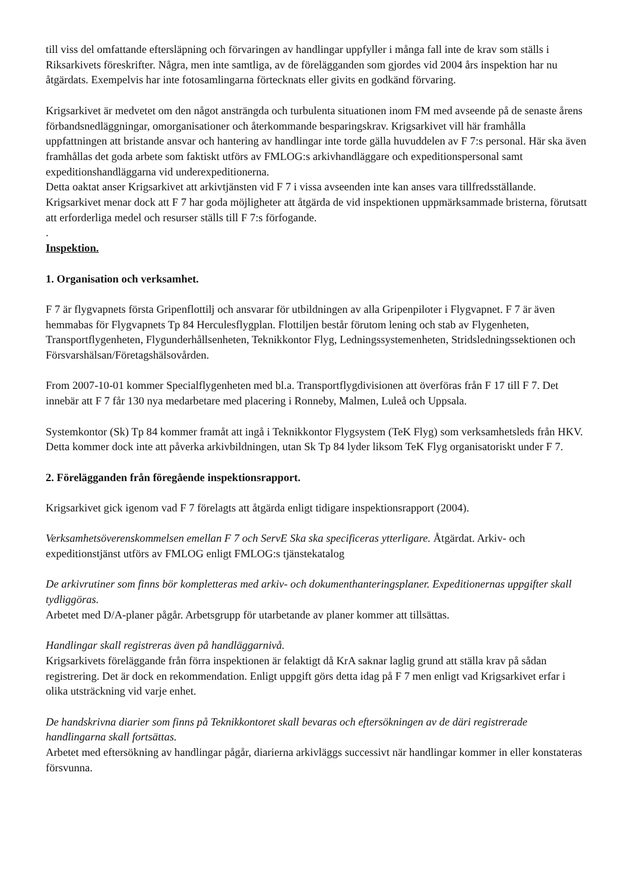till viss del omfattande eftersläpning och förvaringen av handlingar uppfyller i många fall inte de krav som ställs i Riksarkivets föreskrifter. Några, men inte samtliga, av de förelägganden som gjordes vid 2004 års inspektion har nu åtgärdats. Exempelvis har inte fotosamlingarna förtecknats eller givits en godkänd förvaring.
Krigsarkivet är medvetet om den något ansträngda och turbulenta situationen inom FM med avseende på de senaste årens förbandsnedläggningar, omorganisationer och återkommande besparingskrav. Krigsarkivet vill här framhålla uppfattningen att bristande ansvar och hantering av handlingar inte torde gälla huvuddelen av F 7:s personal. Här ska även framhållas det goda arbete som faktiskt utförs av FMLOG:s arkivhandläggare och expeditionspersonal samt expeditionshandläggarna vid underexpeditionerna.
Detta oaktat anser Krigsarkivet att arkivtjänsten vid F 7 i vissa avseenden inte kan anses vara tillfredsställande. Krigsarkivet menar dock att F 7 har goda möjligheter att åtgärda de vid inspektionen uppmärksammade bristerna, förutsatt att erforderliga medel och resurser ställs till F 7:s förfogande.
.
Inspektion.
1. Organisation och verksamhet.
F 7 är flygvapnets första Gripenflottilj och ansvarar för utbildningen av alla Gripenpiloter i Flygvapnet. F 7 är även hemmabas för Flygvapnets Tp 84 Herculesflygplan. Flottiljen består förutom lening och stab av Flygenheten, Transportflygenheten, Flygunderhållsenheten, Teknikkontor Flyg, Ledningssystemenheten, Stridsledningssektionen och Försvarshälsan/Företagshälsovården.
From 2007-10-01 kommer Specialflygenheten med bl.a. Transportflygdivisionen att överföras från F 17 till F 7. Det innebär att F 7 får 130 nya medarbetare med placering i Ronneby, Malmen, Luleå och Uppsala.
Systemkontor (Sk) Tp 84 kommer framåt att ingå i Teknikkontor Flygsystem (TeK Flyg) som verksamhetsleds från HKV. Detta kommer dock inte att påverka arkivbildningen, utan Sk Tp 84 lyder liksom TeK Flyg organisatoriskt under F 7.
2. Förelägganden från föregående inspektionsrapport.
Krigsarkivet gick igenom vad F 7 förelagts att åtgärda enligt tidigare inspektionsrapport (2004).
Verksamhetsöverenskommelsen emellan F 7 och ServE Ska ska specificeras ytterligare. Åtgärdat. Arkiv- och expeditionstjänst utförs av FMLOG enligt FMLOG:s tjänstekatalog
De arkivrutiner som finns bör kompletteras med arkiv- och dokumenthanteringsplaner. Expeditionernas uppgifter skall tydliggöras.
Arbetet med D/A-planer pågår. Arbetsgrupp för utarbetande av planer kommer att tillsättas.
Handlingar skall registreras även på handläggarnivå.
Krigsarkivets föreläggande från förra inspektionen är felaktigt då KrA saknar laglig grund att ställa krav på sådan registrering. Det är dock en rekommendation. Enligt uppgift görs detta idag på F 7 men enligt vad Krigsarkivet erfar i olika utsträckning vid varje enhet.
De handskrivna diarier som finns på Teknikkontoret skall bevaras och eftersökningen av de däri registrerade handlingarna skall fortsättas.
Arbetet med eftersökning av handlingar pågår, diarierna arkivläggs successivt när handlingar kommer in eller konstateras försvunna.